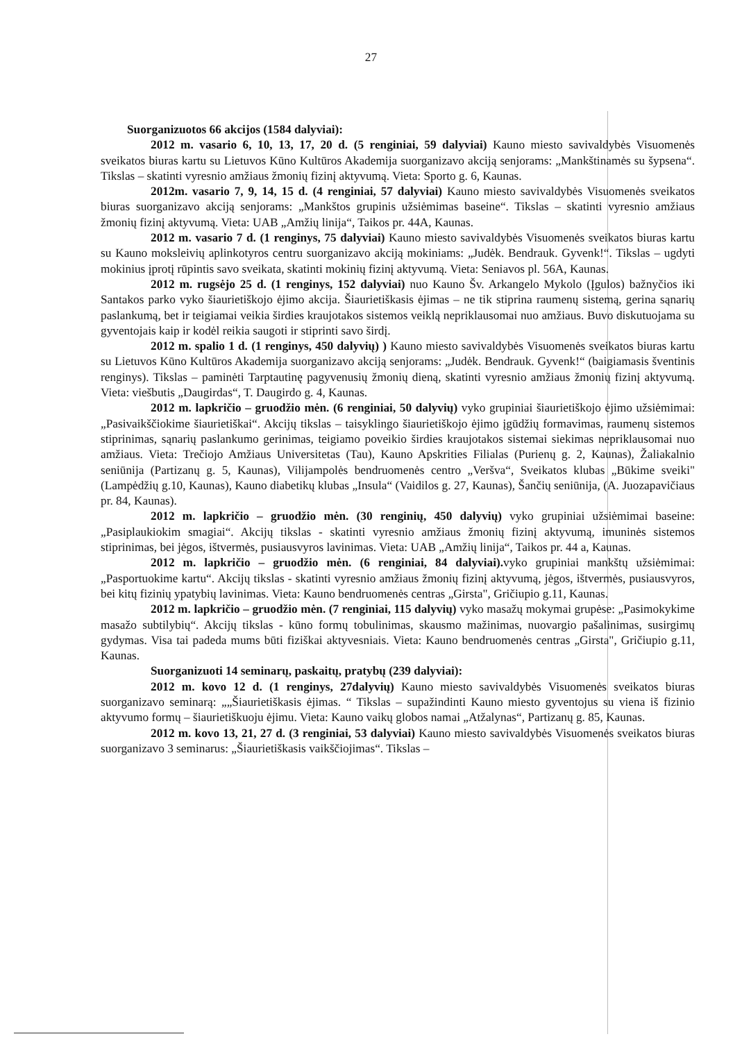27
Suorganizuotos 66 akcijos (1584 dalyviai):
2012 m. vasario 6, 10, 13, 17, 20 d. (5 renginiai, 59 dalyviai) Kauno miesto savivaldybės Visuomenės sveikatos biuras kartu su Lietuvos Kūno Kultūros Akademija suorganizavo akciją senjorams: „Mankštinamės su šypsena“. Tikslas – skatinti vyresnio amžiaus žmonių fizinį aktyvumą. Vieta: Sporto g. 6, Kaunas.
2012m. vasario 7, 9, 14, 15 d. (4 renginiai, 57 dalyviai) Kauno miesto savivaldybės Visuomenės sveikatos biuras suorganizavo akciją senjorams: „Mankštos grupinis užsiėmimas baseine“. Tikslas – skatinti vyresnio amžiaus žmonių fizinį aktyvumą. Vieta: UAB „Amžių linija“, Taikos pr. 44A, Kaunas.
2012 m. vasario 7 d. (1 renginys, 75 dalyviai) Kauno miesto savivaldybės Visuomenės sveikatos biuras kartu su Kauno moksleivių aplinkotyros centru suorganizavo akciją mokiniams: „Judėk. Bendrauk. Gyvenk!“. Tikslas – ugdyti mokinius įprotį rūpintis savo sveikata, skatinti mokinių fizinį aktyvumą. Vieta: Seniavos pl. 56A, Kaunas.
2012 m. rugsėjo 25 d. (1 renginys, 152 dalyviai) nuo Kauno Šv. Arkangelo Mykolo (Įgulos) bažnyčios iki Santakos parko vyko šiaurietiškojo ėjimo akcija. Šiaurietiškasis ėjimas – ne tik stiprina raumenų sistemą, gerina sąnarių paslankumą, bet ir teigiamai veikia širdies kraujotakos sistemos veiklą nepriklausomai nuo amžiaus. Buvo diskutuojama su gyventojais kaip ir kodėl reikia saugoti ir stiprinti savo širdį.
2012 m. spalio 1 d. (1 renginys, 450 dalyvių) ) Kauno miesto savivaldybės Visuomenės sveikatos biuras kartu su Lietuvos Kūno Kultūros Akademija suorganizavo akciją senjorams: „Judėk. Bendrauk. Gyvenk!“ (baigiamasis šventinis renginys). Tikslas – paminėti Tarptautinę pagyvenusių žmonių dieną, skatinti vyresnio amžiaus žmonių fizinį aktyvumą. Vieta: viešbutis „Daugirdas“, T. Daugirdo g. 4, Kaunas.
2012 m. lapkričio – gruodžio mėn. (6 renginiai, 50 dalyvių) vyko grupiniai šiaurietiškojo ėjimo užsiėmimai: „Pasivaikščiokime šiaurietiškai“. Akcijų tikslas – taisyklingo šiaurietiškojo ėjimo įgūdžių formavimas, raumenų sistemos stiprinimas, sąnarių paslankumo gerinimas, teigiamo poveikio širdies kraujotakos sistemai siekimas nepriklausomai nuo amžiaus. Vieta: Trečiojo Amžiaus Universitetas (Tau), Kauno Apskrities Filialas (Purienų g. 2, Kaunas), Žaliakalnio seniūnija (Partizanų g. 5, Kaunas), Vilijampolės bendruomenės centro „Veršva“, Sveikatos klubas „Būkime sveiki" (Lampėdžių g.10, Kaunas), Kauno diabetikų klubas „Insula“ (Vaidilos g. 27, Kaunas), Šančių seniūnija, (A. Juozapavičiaus pr. 84, Kaunas).
2012 m. lapkričio – gruodžio mėn. (30 renginių, 450 dalyvių) vyko grupiniai užsiėmimai baseine: „Pasiplaukiokim smagiai“. Akcijų tikslas - skatinti vyresnio amžiaus žmonių fizinį aktyvumą, imuninės sistemos stiprinimas, bei jėgos, ištvermės, pusiausvyros lavinimas. Vieta: UAB „Amžių linija“, Taikos pr. 44 a, Kaunas.
2012 m. lapkričio – gruodžio mėn. (6 renginiai, 84 dalyviai). vyko grupiniai mankštų užsiėmimai: „Pasportuokime kartu“. Akcijų tikslas - skatinti vyresnio amžiaus žmonių fizinį aktyvumą, jėgos, ištvermės, pusiausvyros, bei kitų fizinių ypatybių lavinimas. Vieta: Kauno bendruomenės centras „Girsta", Gričiupio g.11, Kaunas.
2012 m. lapkričio – gruodžio mėn. (7 renginiai, 115 dalyvių) vyko masažų mokymai grupėse: „Pasimokykime masažo subtilybių“. Akcijų tikslas - kūno formų tobulinimas, skausmo mažinimas, nuovargio pašalinimas, susirgimų gydymas. Visa tai padeda mums būti fiziškai aktyvesniais. Vieta: Kauno bendruomenės centras „Girsta", Gričiupio g.11, Kaunas.
Suorganizuoti 14 seminarų, paskaitų, pratybų (239 dalyviai):
2012 m. kovo 12 d. (1 renginys, 27dalyvių) Kauno miesto savivaldybės Visuomenės sveikatos biuras suorganizavo seminarą: „„Šiaurietiškasis ėjimas. “ Tikslas – supažindinti Kauno miesto gyventojus su viena iš fizinio aktyvumo formų – šiaurietiškuoju ėjimu. Vieta: Kauno vaikų globos namai „Atžalynas“, Partizanų g. 85, Kaunas.
2012 m. kovo 13, 21, 27 d. (3 renginiai, 53 dalyviai) Kauno miesto savivaldybės Visuomenės sveikatos biuras suorganizavo 3 seminarus: „Šiaurietiškasis vaikščiojimas“. Tikslas –